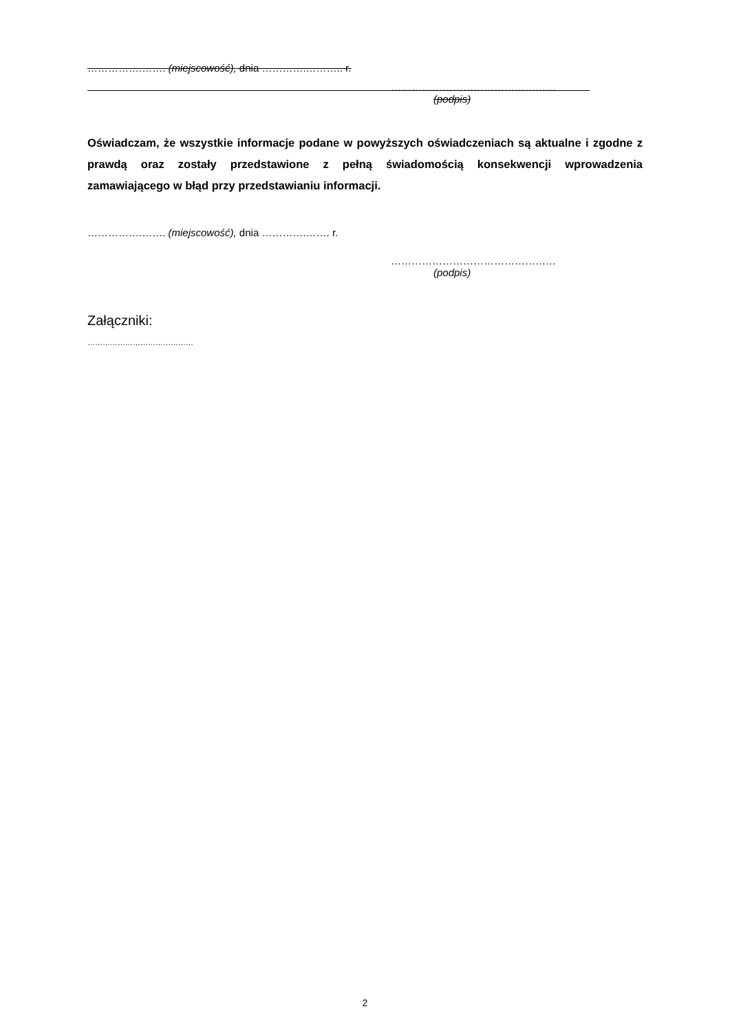…………….……. (miejscowość), dnia ………….……….. r.
…………………………………………
(podpis)
Oświadczam, że wszystkie informacje podane w powyższych oświadczeniach są aktualne i zgodne z prawdą oraz zostały przedstawione z pełną świadomością konsekwencji wprowadzenia zamawiającego w błąd przy przedstawianiu informacji.
…………….……. (miejscowość), dnia ………….……. r.
…………………………………………
(podpis)
Załączniki:
……………………………………
2